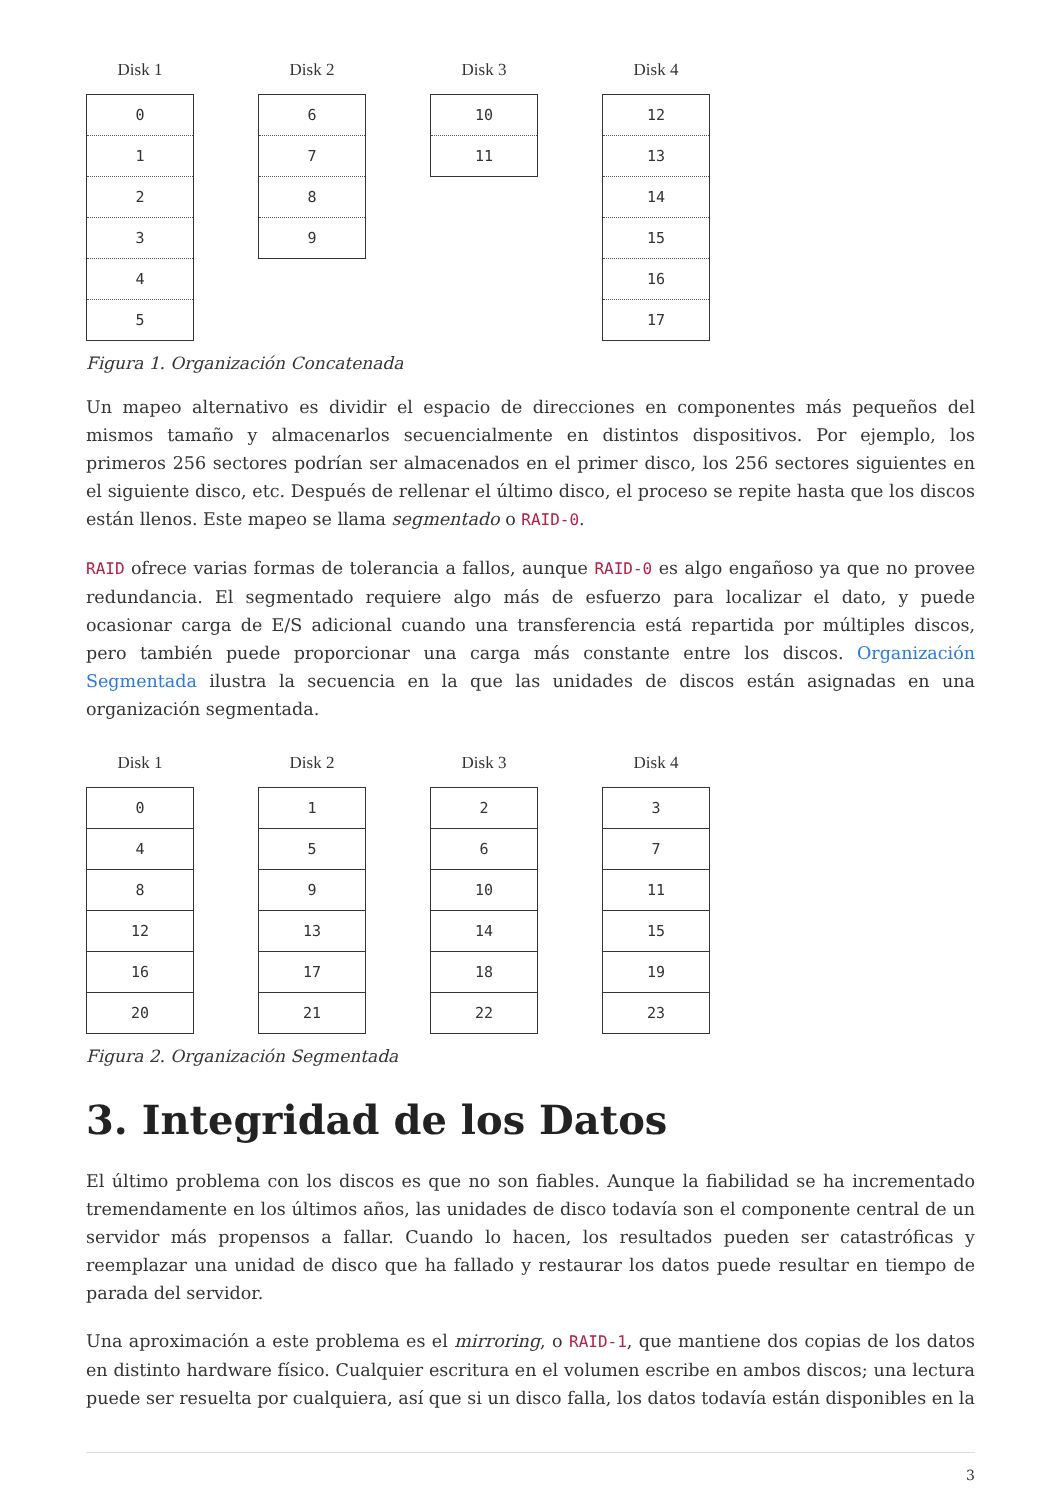Disk 1
0
1
2
3
4
5
Disk 2
6
7
8
9
Disk 3
10
11
Disk 4
12
13
14
15
16
17
Figura 1. Organización Concatenada
Un mapeo alternativo es dividir el espacio de direcciones en componentes más pequeños del mismos tamaño y almacenarlos secuencialmente en distintos dispositivos. Por ejemplo, los primeros 256 sectores podrían ser almacenados en el primer disco, los 256 sectores siguientes en el siguiente disco, etc. Después de rellenar el último disco, el proceso se repite hasta que los discos están llenos. Este mapeo se llama segmentado o RAID-0.
RAID ofrece varias formas de tolerancia a fallos, aunque RAID-0 es algo engañoso ya que no provee redundancia. El segmentado requiere algo más de esfuerzo para localizar el dato, y puede ocasionar carga de E/S adicional cuando una transferencia está repartida por múltiples discos, pero también puede proporcionar una carga más constante entre los discos. Organización Segmentada ilustra la secuencia en la que las unidades de discos están asignadas en una organización segmentada.
Disk 1
0
4
8
12
16
20
Disk 2
1
5
9
13
17
21
Disk 3
2
6
10
14
18
22
Disk 4
3
7
11
15
19
23
Figura 2. Organización Segmentada
3. Integridad de los Datos
El último problema con los discos es que no son fiables. Aunque la fiabilidad se ha incrementado tremendamente en los últimos años, las unidades de disco todavía son el componente central de un servidor más propensos a fallar. Cuando lo hacen, los resultados pueden ser catastróficas y reemplazar una unidad de disco que ha fallado y restaurar los datos puede resultar en tiempo de parada del servidor.
Una aproximación a este problema es el mirroring, o RAID-1, que mantiene dos copias de los datos en distinto hardware físico. Cualquier escritura en el volumen escribe en ambos discos; una lectura puede ser resuelta por cualquiera, así que si un disco falla, los datos todavía están disponibles en la
3